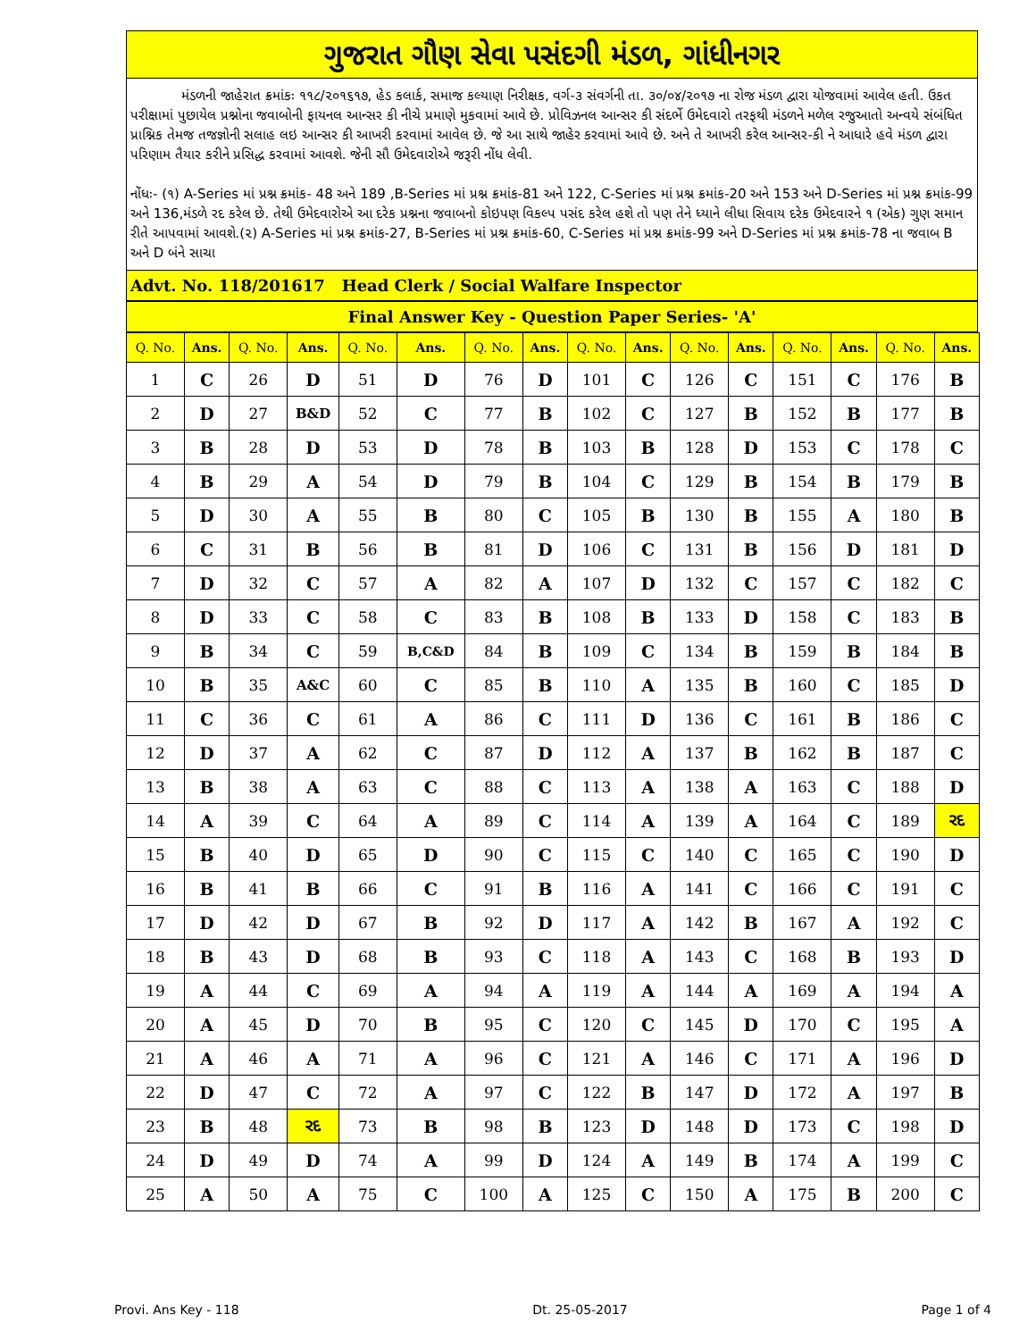ગુજરાત ગૌણ સેવા પસંદગી મંડળ, ગાંધીનગર
મંડળની જાહેરાત ક્રમાંકઃ ૧૧૮/૨૦૧૬૧૭, હેડ કલાર્ક, સમાજ કલ્યાણ નિરીક્ષક, વર્ગ-૩ સંવર્ગની તા. ૩૦/૦૪/૨૦૧૭ ના રોજ મંડળ દ્વારા યોજવામાં આવેલ હતી. ઉકત પરીક્ષામાં પુછાયેલ પ્રશ્નોના જવાબોની ફાયનલ આન્સર કી નીચે પ્રમાણે મુકવામાં આવે છે. પ્રોવિઝનલ આન્સર કી સંદર્ભે ઉમેદવારો તરફથી મંડળને મળેલ રજુઆતો અન્વયે સંબંધિત પ્રાશ્નિક તેમજ તજજ્ઞોની સલાહ લઇ આન્સર કી આખરી કરવામાં આવેલ છે. જે આ સાથે જાહેર કરવામાં આવે છે. અને તે આખરી કરેલ આન્સર-કી ને આધારે હવે મંડળ દ્વારા પરિણામ તૈયાર કરીને પ્રસિદ્ધ કરવામાં આવશે. જેની સૌ ઉમેદવારોએ જરૂરી નોંધ લેવી.
નોંધઃ- (૧) A-Series માં પ્રશ્ન ક્રમાંક- 48 અને 189 ,B-Series માં પ્રશ્ન ક્રમાંક-81 અને 122, C-Series માં પ્રશ્ન ક્રમાંક-20 અને 153 અને D-Series માં પ્રશ્ન ક્રમાંક-99 અને 136,મંડળે રદ કરેલ છે. તેથી ઉમેદવારોએ આ દરેક પ્રશ્નના જવાબનો કોઇપણ વિકલ્પ પસંદ કરેલ હશે તો પણ તેને ધ્યાને લીધા સિવાય દરેક ઉમેદવારને ૧ (એક) ગુણ સમાન રીતે આપવામાં આવશે.(૨) A-Series માં પ્રશ્ન ક્રમાંક-27, B-Series માં પ્રશ્ન ક્રમાંક-60, C-Series માં પ્રશ્ન ક્રમાંક-99 અને D-Series માં પ્રશ્ન ક્રમાંક-78 ના જવાબ B અને D બંને સાચા
Advt. No. 118/201617 Head Clerk / Social Walfare Inspector
Final Answer Key - Question Paper Series- 'A'
| Q. No. | Ans. | Q. No. | Ans. | Q. No. | Ans. | Q. No. | Ans. | Q. No. | Ans. | Q. No. | Ans. | Q. No. | Ans. | Q. No. | Ans. |
| --- | --- | --- | --- | --- | --- | --- | --- | --- | --- | --- | --- | --- | --- | --- | --- |
| 1 | C | 26 | D | 51 | D | 76 | D | 101 | C | 126 | C | 151 | C | 176 | B |
| 2 | D | 27 | B&D | 52 | C | 77 | B | 102 | C | 127 | B | 152 | B | 177 | B |
| 3 | B | 28 | D | 53 | D | 78 | B | 103 | B | 128 | D | 153 | C | 178 | C |
| 4 | B | 29 | A | 54 | D | 79 | B | 104 | C | 129 | B | 154 | B | 179 | B |
| 5 | D | 30 | A | 55 | B | 80 | C | 105 | B | 130 | B | 155 | A | 180 | B |
| 6 | C | 31 | B | 56 | B | 81 | D | 106 | C | 131 | B | 156 | D | 181 | D |
| 7 | D | 32 | C | 57 | A | 82 | A | 107 | D | 132 | C | 157 | C | 182 | C |
| 8 | D | 33 | C | 58 | C | 83 | B | 108 | B | 133 | D | 158 | C | 183 | B |
| 9 | B | 34 | C | 59 | B,C&D | 84 | B | 109 | C | 134 | B | 159 | B | 184 | B |
| 10 | B | 35 | A&C | 60 | C | 85 | B | 110 | A | 135 | B | 160 | C | 185 | D |
| 11 | C | 36 | C | 61 | A | 86 | C | 111 | D | 136 | C | 161 | B | 186 | C |
| 12 | D | 37 | A | 62 | C | 87 | D | 112 | A | 137 | B | 162 | B | 187 | C |
| 13 | B | 38 | A | 63 | C | 88 | C | 113 | A | 138 | A | 163 | C | 188 | D |
| 14 | A | 39 | C | 64 | A | 89 | C | 114 | A | 139 | A | 164 | C | 189 | રદ |
| 15 | B | 40 | D | 65 | D | 90 | C | 115 | C | 140 | C | 165 | C | 190 | D |
| 16 | B | 41 | B | 66 | C | 91 | B | 116 | A | 141 | C | 166 | C | 191 | C |
| 17 | D | 42 | D | 67 | B | 92 | D | 117 | A | 142 | B | 167 | A | 192 | C |
| 18 | B | 43 | D | 68 | B | 93 | C | 118 | A | 143 | C | 168 | B | 193 | D |
| 19 | A | 44 | C | 69 | A | 94 | A | 119 | A | 144 | A | 169 | A | 194 | A |
| 20 | A | 45 | D | 70 | B | 95 | C | 120 | C | 145 | D | 170 | C | 195 | A |
| 21 | A | 46 | A | 71 | A | 96 | C | 121 | A | 146 | C | 171 | A | 196 | D |
| 22 | D | 47 | C | 72 | A | 97 | C | 122 | B | 147 | D | 172 | A | 197 | B |
| 23 | B | 48 | રદ | 73 | B | 98 | B | 123 | D | 148 | D | 173 | C | 198 | D |
| 24 | D | 49 | D | 74 | A | 99 | D | 124 | A | 149 | B | 174 | A | 199 | C |
| 25 | A | 50 | A | 75 | C | 100 | A | 125 | C | 150 | A | 175 | B | 200 | C |
Provi. Ans Key - 118 Dt. 25-05-2017 Page 1 of 4